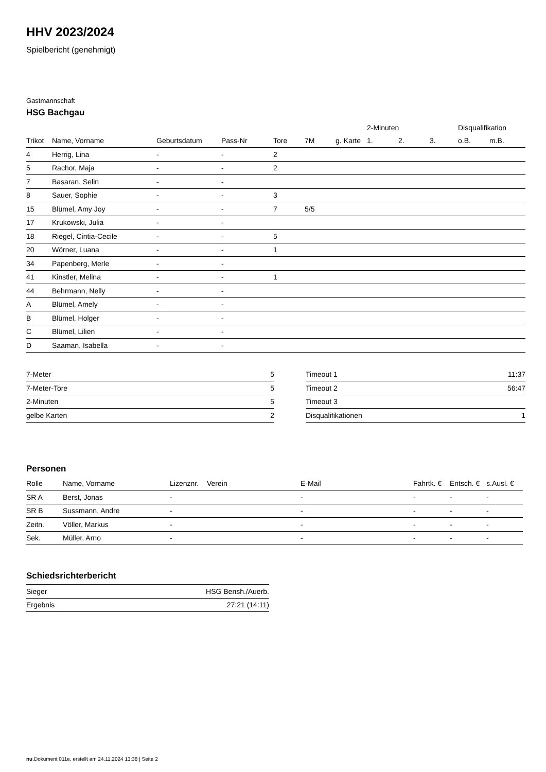HHV 2023/2024
Spielbericht (genehmigt)
Gastmannschaft
HSG Bachgau
| | | | | | | | 2-Minuten | | | Disqualifikation | |
| --- | --- | --- | --- | --- | --- | --- | --- | --- | --- | --- | --- |
| Trikot | Name, Vorname | Geburtsdatum | Pass-Nr | Tore | 7M | g. Karte | 1. | 2. | 3. | o.B. | m.B. |
| 4 | Herrig, Lina | - | - | 2 | | | | | | | |
| 5 | Rachor, Maja | - | - | 2 | | | | | | | |
| 7 | Basaran, Selin | - | - | | | | | | | | |
| 8 | Sauer, Sophie | - | - | 3 | | | | | | | |
| 15 | Blümel, Amy Joy | - | - | 7 | 5/5 | | | | | | |
| 17 | Krukowski, Julia | - | - | | | | | | | | |
| 18 | Riegel, Cintia-Cecile | - | - | 5 | | | | | | | |
| 20 | Wörner, Luana | - | - | 1 | | | | | | | |
| 34 | Papenberg, Merle | - | - | | | | | | | | |
| 41 | Kinstler, Melina | - | - | 1 | | | | | | | |
| 44 | Behrmann, Nelly | - | - | | | | | | | | |
| A | Blümel, Amely | - | - | | | | | | | | |
| B | Blümel, Holger | - | - | | | | | | | | |
| C | Blümel, Lilien | - | - | | | | | | | | |
| D | Saaman, Isabella | - | - | | | | | | | | |
| 7-Meter | 5 |
| 7-Meter-Tore | 5 |
| 2-Minuten | 5 |
| gelbe Karten | 2 |
| Timeout 1 | 11:37 |
| Timeout 2 | 56:47 |
| Timeout 3 | |
| Disqualifikationen | 1 |
Personen
| Rolle | Name, Vorname | Lizenznr. | Verein | E-Mail | Fahrtk. € | Entsch. € | s.Ausl. € |
| --- | --- | --- | --- | --- | --- | --- | --- |
| SR A | Berst, Jonas | - | | - | - | - | - |
| SR B | Sussmann, Andre | - | | - | - | - | - |
| Zeitn. | Völler, Markus | - | | - | - | - | - |
| Sek. | Müller, Arno | - | | - | - | - | - |
Schiedsrichterbericht
| Sieger | HSG Bensh./Auerb. |
| Ergebnis | 27:21 (14:11) |
nu.Dokument 011e, erstellt am 24.11.2024 13:38 | Seite 2